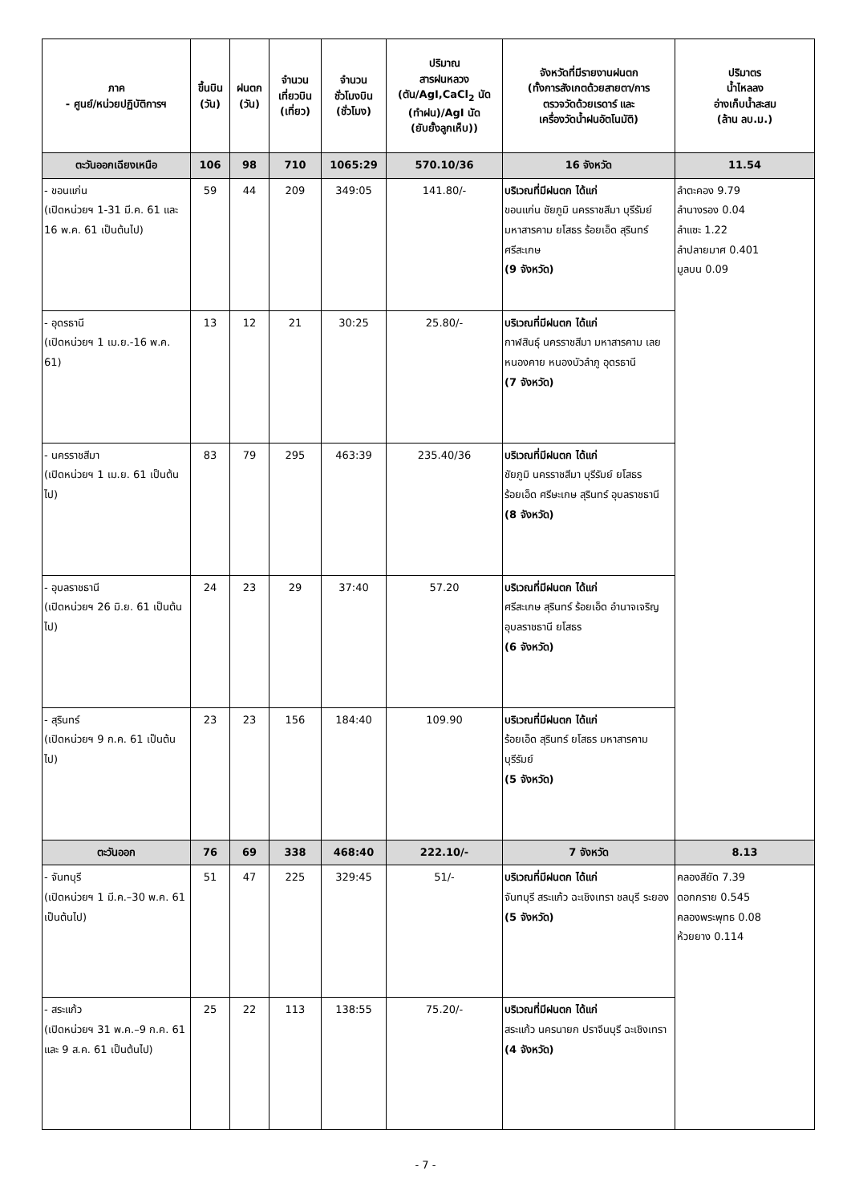| ภาค - ศูนย์/หน่วยปฏิบัติการฯ | ขึ้นบิน (วัน) | ฝนตก (วัน) | จำนวน เที่ยวบิน (เที่ยว) | จำนวน ชั่วโมงบิน (ชั่วโมง) | ปริมาณ สารฝนหลวง (ตัน/AgI,CaCl<sub>2</sub> นัด (ทำฝน)/AgI นัด (ยับยั้งลูกเห็บ)) | จังหวัดที่มีรายงานฝนตก (ทั้งการสังเกตด้วยสายตา/การ ตรวจวัดด้วยเรดาร์ และ เครื่องวัดน้ำฝนอัตโนมัติ) | ปริมาตร น้ำไหลลง อ่างเก็บน้ำสะสม (ล้าน ลบ.ม.) |
| --- | --- | --- | --- | --- | --- | --- | --- |
| ตะวันออกเฉียงเหนือ | 106 | 98 | 710 | 1065:29 | 570.10/36 | 16 จังหวัด | 11.54 |
| - ขอนแก่น (เปิดหน่วยฯ 1-31 มี.ค. 61 และ 16 พ.ค. 61 เป็นต้นไป) | 59 | 44 | 209 | 349:05 | 141.80/- | บริเวณที่มีฝนตก ได้แก่ ขอนแก่น ชัยภูมิ นครราชสีมา บุรีรัมย์ มหาสารคาม ยโสธร ร้อยเอ็ด สุรินทร์ ศรีสะเกษ (9 จังหวัด) | ลำตะคอง 9.79 ลำนางรอง 0.04 ลำแซะ 1.22 ลำปลายมาศ 0.401 มูลบน 0.09 |
| - อุดรธานี (เปิดหน่วยฯ 1 เม.ย.-16 พ.ค. 61) | 13 | 12 | 21 | 30:25 | 25.80/- | บริเวณที่มีฝนตก ได้แก่ กาฬสินธุ์ นครราชสีมา มหาสารคาม เลย หนองคาย หนองบัวลำภู อุดรธานี (7 จังหวัด) | |
| - นครราชสีมา (เปิดหน่วยฯ 1 เม.ย. 61 เป็นต้นไป) | 83 | 79 | 295 | 463:39 | 235.40/36 | บริเวณที่มีฝนตก ได้แก่ ชัยภูมิ นครราชสีมา บุรีรัมย์ ยโสธร ร้อยเอ็ด ศรีษะเกษ สุรินทร์ อุบลราชธานี (8 จังหวัด) | |
| - อุบลราชธานี (เปิดหน่วยฯ 26 มิ.ย. 61 เป็นต้นไป) | 24 | 23 | 29 | 37:40 | 57.20 | บริเวณที่มีฝนตก ได้แก่ ศรีสะเกษ สุรินทร์ ร้อยเอ็ด อำนาจเจริญ อุบลราชธานี ยโสธร (6 จังหวัด) | |
| - สุรินทร์ (เปิดหน่วยฯ 9 ก.ค. 61 เป็นต้นไป) | 23 | 23 | 156 | 184:40 | 109.90 | บริเวณที่มีฝนตก ได้แก่ ร้อยเอ็ด สุรินทร์ ยโสธร มหาสารคาม บุรีรัมย์ (5 จังหวัด) | |
| ตะวันออก | 76 | 69 | 338 | 468:40 | 222.10/- | 7 จังหวัด | 8.13 |
| - จันทบุรี (เปิดหน่วยฯ 1 มี.ค.–30 พ.ค. 61 เป็นต้นไป) | 51 | 47 | 225 | 329:45 | 51/- | บริเวณที่มีฝนตก ได้แก่ จันทบุรี สระแก้ว ฉะเชิงเทรา ชลบุรี ระยอง (5 จังหวัด) | คลองสียัด 7.39 ดอกกราย 0.545 คลองพระพุทธ 0.08 ห้วยยาง 0.114 |
| - สระแก้ว (เปิดหน่วยฯ 31 พ.ค.–9 ก.ค. 61 และ 9 ส.ค. 61 เป็นต้นไป) | 25 | 22 | 113 | 138:55 | 75.20/- | บริเวณที่มีฝนตก ได้แก่ สระแก้ว นครนายก ปราจีนบุรี ฉะเชิงเทรา (4 จังหวัด) | |
- 7 -